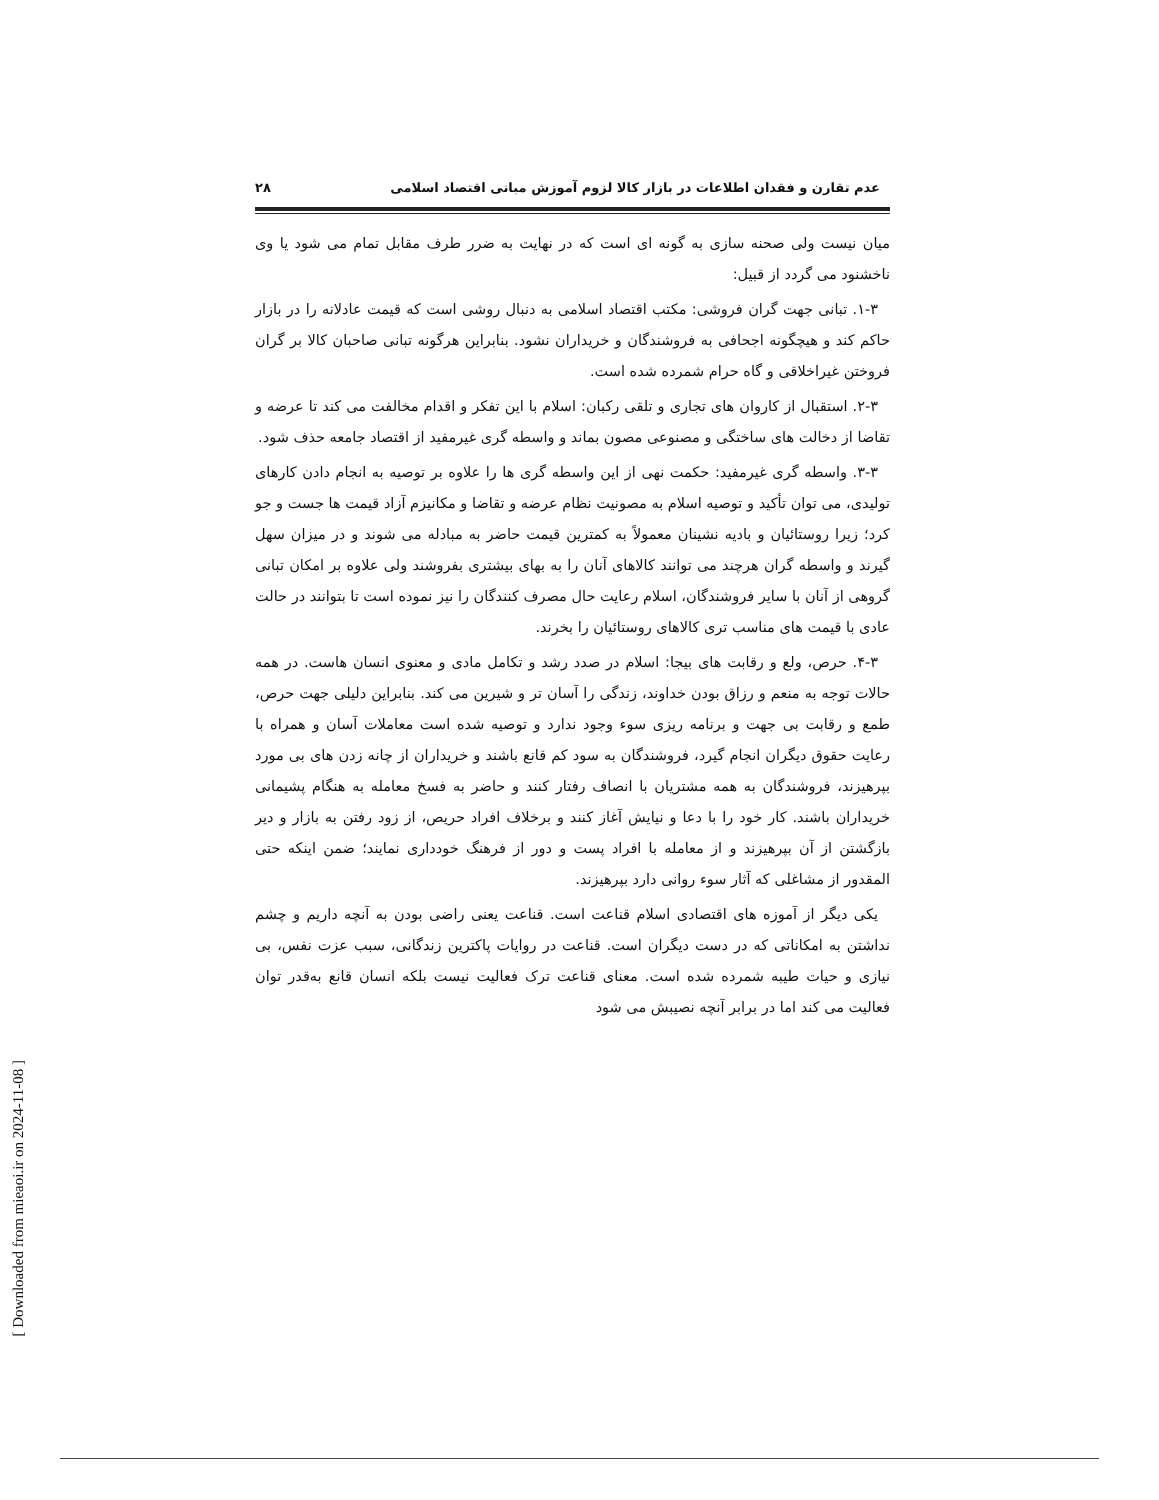عدم تقارن و فقدان اطلاعات در بازار کالا لزوم آموزش مبانی اقتصاد اسلامی ۲۸
میان نیست ولی صحنه سازی به گونه ای است که در نهایت به ضرر طرف مقابل تمام می شود یا وی ناخشنود می گردد از قبیل:
۱-۳. تبانی جهت گران فروشی: مکتب اقتصاد اسلامی به دنبال روشی است که قیمت عادلانه را در بازار حاکم کند و هیچگونه اجحافی به فروشندگان و خریداران نشود. بنابراین هرگونه تبانی صاحبان کالا بر گران فروختن غیراخلاقی و گاه حرام شمرده شده است.
۲-۳. استقبال از کاروان های تجاری و تلقی رکبان: اسلام با این تفکر و اقدام مخالفت می کند تا عرضه و تقاضا از دخالت های ساختگی و مصنوعی مصون بماند و واسطه گری غیرمفید از اقتصاد جامعه حذف شود.
۳-۳. واسطه گری غیرمفید: حکمت نهی از این واسطه گری ها را علاوه بر توصیه به انجام دادن کارهای تولیدی، می توان تأکید و توصیه اسلام به مصونیت نظام عرضه و تقاضا و مکانیزم آزاد قیمت ها جست و جو کرد؛ زیرا روستائیان و بادیه نشینان معمولاً به کمترین قیمت حاضر به مبادله می شوند و در میزان سهل گیرند و واسطه گران هرچند می توانند کالاهای آنان را به بهای بیشتری بفروشند ولی علاوه بر امکان تبانی گروهی از آنان با سایر فروشندگان، اسلام رعایت حال مصرف کنندگان را نیز نموده است تا بتوانند در حالت عادی با قیمت های مناسب تری کالاهای روستائیان را بخرند.
۴-۳. حرص، ولع و رقابت های بیجا: اسلام در صدد رشد و تکامل مادی و معنوی انسان هاست. در همه حالات توجه به منعم و رزاق بودن خداوند، زندگی را آسان تر و شیرین می کند. بنابراین دلیلی جهت حرص، طمع و رقابت بی جهت و برنامه ریزی سوء وجود ندارد و توصیه شده است معاملات آسان و همراه با رعایت حقوق دیگران انجام گیرد، فروشندگان به سود کم قانع باشند و خریداران از چانه زدن های بی مورد بپرهیزند، فروشندگان به همه مشتریان با انصاف رفتار کنند و حاضر به فسخ معامله به هنگام پشیمانی خریداران باشند. کار خود را با دعا و نیایش آغاز کنند و برخلاف افراد حریص، از زود رفتن به بازار و دیر بازگشتن از آن بپرهیزند و از معامله با افراد پست و دور از فرهنگ خودداری نمایند؛ ضمن اینکه حتی المقدور از مشاغلی که آثار سوء روانی دارد بپرهیزند.
یکی دیگر از آموزه های اقتصادی اسلام قناعت است. قناعت یعنی راضی بودن به آنچه داریم و چشم نداشتن به امکاناتی که در دست دیگران است. قناعت در روایات پاکترین زندگانی، سبب عزت نفس، بی نیازی و حیات طیبه شمرده شده است. معنای قناعت ترک فعالیت نیست بلکه انسان قانع به‌قدر توان فعالیت می کند اما در برابر آنچه نصیبش می شود
[ Downloaded from mieaoi.ir on 2024-11-08 ]